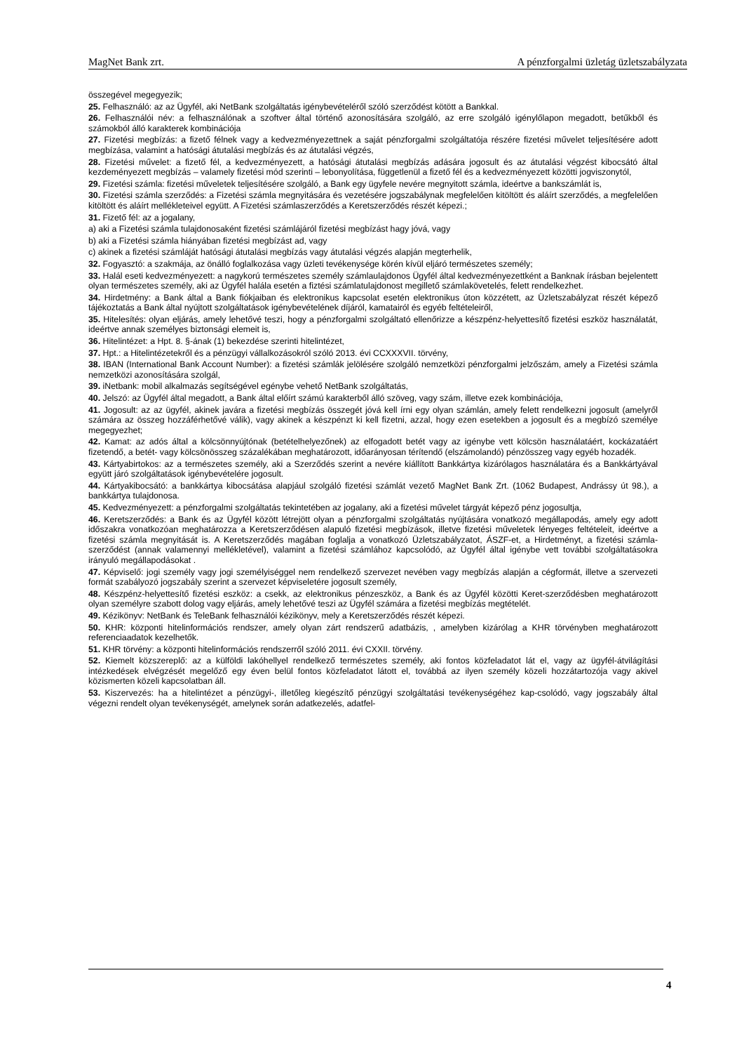MagNet Bank zrt. A pénzforgalmi üzletág üzletszabályzata
összegével megegyezik;
25. Felhasználó: az az Ügyfél, aki NetBank szolgáltatás igénybevételéről szóló szerződést kötött a Bankkal.
26. Felhasználói név: a felhasználónak a szoftver által történő azonosítására szolgáló, az erre szolgáló igénylőlapon megadott, betűkből és számokból álló karakterek kombinációja
27. Fizetési megbízás: a fizető félnek vagy a kedvezményezettnek a saját pénzforgalmi szolgáltatója részére fizetési művelet teljesítésére adott megbízása, valamint a hatósági átutalási megbízás és az átutalási végzés,
28. Fizetési művelet: a fizető fél, a kedvezményezett, a hatósági átutalási megbízás adására jogosult és az átutalási végzést kibocsátó által kezdeményezett megbízás – valamely fizetési mód szerinti – lebonyolítása, függetlenül a fizető fél és a kedvezményezett közötti jogviszonytól,
29. Fizetési számla: fizetési műveletek teljesítésére szolgáló, a Bank egy ügyfele nevére megnyitott számla, ideértve a bankszámlát is,
30. Fizetési számla szerződés: a Fizetési számla megnyitására és vezetésére jogszabálynak megfelelően kitöltött és aláírt szerződés, a megfelelően kitöltött és aláírt mellékleteivel együtt. A Fizetési számlaszerződés a Keretszerződés részét képezi.;
31. Fizető fél: az a jogalany,
a) aki a Fizetési számla tulajdonosaként fizetési számlájáról fizetési megbízást hagy jóvá, vagy
b) aki a Fizetési számla hiányában fizetési megbízást ad, vagy
c) akinek a fizetési számláját hatósági átutalási megbízás vagy átutalási végzés alapján megterhelik,
32. Fogyasztó: a szakmája, az önálló foglalkozása vagy üzleti tevékenysége körén kívül eljáró természetes személy;
33. Halál eseti kedvezményezett: a nagykorú természetes személy számlaulajdonos Ügyfél által kedvezményezettként a Banknak írásban bejelentett olyan természetes személy, aki az Ügyfél halála esetén a fiztési számlatulajdonost megillető számlakövetelés, felett rendelkezhet.
34. Hirdetmény: a Bank által a Bank fiókjaiban és elektronikus kapcsolat esetén elektronikus úton közzétett, az Üzletszabályzat részét képező tájékoztatás a Bank által nyújtott szolgáltatások igénybevételének díjáról, kamatairól és egyéb feltételeiről,
35. Hitelesítés: olyan eljárás, amely lehetővé teszi, hogy a pénzforgalmi szolgáltató ellenőrizze a készpénz-helyettesítő fizetési eszköz használatát, ideértve annak személyes biztonsági elemeit is,
36. Hitelintézet: a Hpt. 8. §-ának (1) bekezdése szerinti hitelintézet,
37. Hpt.: a Hitelintézetekről és a pénzügyi vállalkozásokról szóló 2013. évi CCXXXVII. törvény,
38. IBAN (International Bank Account Number): a fizetési számlák jelölésére szolgáló nemzetközi pénzforgalmi jelzőszám, amely a Fizetési számla nemzetközi azonosítására szolgál,
39. iNetbank: mobil alkalmazás segítségével egénybe vehető NetBank szolgáltatás,
40. Jelszó: az Ügyfél által megadott, a Bank által előírt számú karakterből álló szöveg, vagy szám, illetve ezek kombinációja,
41. Jogosult: az az ügyfél, akinek javára a fizetési megbízás összegét jóvá kell írni egy olyan számlán, amely felett rendelkezni jogosult (amelyről számára az összeg hozzáférhetővé válik), vagy akinek a készpénzt ki kell fizetni, azzal, hogy ezen esetekben a jogosult és a megbízó személye megegyezhet;
42. Kamat: az adós által a kölcsönnyújtónak (betételhelyezőnek) az elfogadott betét vagy az igénybe vett kölcsön használatáért, kockázatáért fizetendő, a betét- vagy kölcsönösszeg százalékában meghatározott, időarányosan térítendő (elszámolandó) pénzösszeg vagy egyéb hozadék.
43. Kártyabirtokos: az a természetes személy, aki a Szerződés szerint a nevére kiállított Bankkártya kizárólagos használatára és a Bankkártyával együtt járó szolgáltatások igénybevételére jogosult.
44. Kártyakibocsátó: a bankkártya kibocsátása alapjául szolgáló fizetési számlát vezető MagNet Bank Zrt. (1062 Budapest, Andrássy út 98.), a bankkártya tulajdonosa.
45. Kedvezményezett: a pénzforgalmi szolgáltatás tekintetében az jogalany, aki a fizetési művelet tárgyát képező pénz jogosultja,
46. Keretszerződés: a Bank és az Ügyfél között létrejött olyan a pénzforgalmi szolgáltatás nyújtására vonatkozó megállapodás, amely egy adott időszakra vonatkozóan meghatározza a Keretszerződésen alapuló fizetési megbízások, illetve fizetési műveletek lényeges feltételeit, ideértve a fizetési számla megnyitását is. A Keretszerződés magában foglalja a vonatkozó Üzletszabályzatot, ÁSZF-et, a Hirdetményt, a fizetési számla-szerződést (annak valamennyi mellékletével), valamint a fizetési számlához kapcsolódó, az Ügyfél által igénybe vett további szolgáltatásokra irányuló megállapodásokat .
47. Képviselő: jogi személy vagy jogi személyiséggel nem rendelkező szervezet nevében vagy megbízás alapján a cégformát, illetve a szervezeti formát szabályozó jogszabály szerint a szervezet képviseletére jogosult személy,
48. Készpénz-helyettesítő fizetési eszköz: a csekk, az elektronikus pénzeszköz, a Bank és az Ügyfél közötti Keret-szerződésben meghatározott olyan személyre szabott dolog vagy eljárás, amely lehetővé teszi az Ügyfél számára a fizetési megbízás megtételét.
49. Kézikönyv: NetBank és TeleBank felhasználói kézikönyv, mely a Keretszerződés részét képezi.
50. KHR: központi hitelinformációs rendszer, amely olyan zárt rendszerű adatbázis, , amelyben kizárólag a KHR törvényben meghatározott referenciaadatok kezelhetők.
51. KHR törvény: a központi hitelinformációs rendszerről szóló 2011. évi CXXII. törvény.
52. Kiemelt közszereplő: az a külföldi lakóhellyel rendelkező természetes személy, aki fontos közfeladatot lát el, vagy az ügyfél-átvilágítási intézkedések elvégzését megelőző egy éven belül fontos közfeladatot látott el, továbbá az ilyen személy közeli hozzátartozója vagy akivel közismerten közeli kapcsolatban áll.
53. Kiszervezés: ha a hitelintézet a pénzügyi-, illetőleg kiegészítő pénzügyi szolgáltatási tevékenységéhez kap-csolódó, vagy jogszabály által végezni rendelt olyan tevékenységét, amelynek során adatkezelés, adatfel-
4